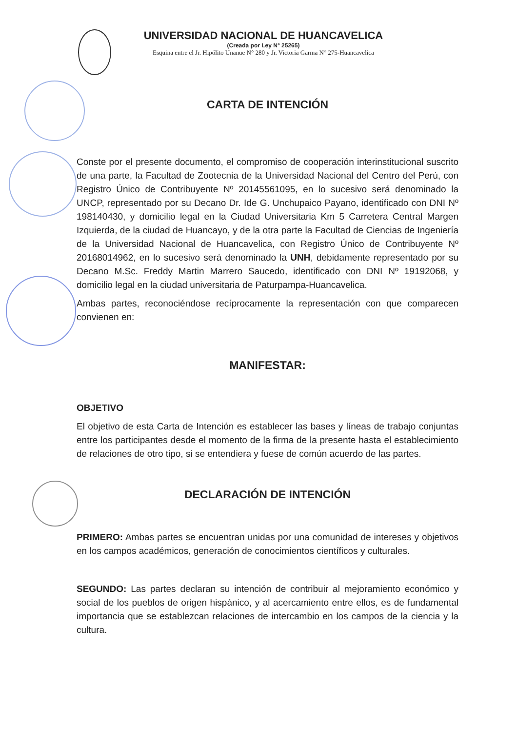UNIVERSIDAD NACIONAL DE HUANCAVELICA
(Creada por Ley N° 25265)
Esquina entre el Jr. Hipólito Unanue N° 280 y Jr. Victoria Garma N° 275-Huancavelica
CARTA DE INTENCIÓN
Conste por el presente documento, el compromiso de cooperación interinstitucional suscrito de una parte, la Facultad de Zootecnia de la Universidad Nacional del Centro del Perú, con Registro Único de Contribuyente Nº 20145561095, en lo sucesivo será denominado la UNCP, representado por su Decano Dr. Ide G. Unchupaico Payano, identificado con DNI Nº 198140430, y domicilio legal en la Ciudad Universitaria Km 5 Carretera Central Margen Izquierda, de la ciudad de Huancayo, y de la otra parte la Facultad de Ciencias de Ingeniería de la Universidad Nacional de Huancavelica, con Registro Único de Contribuyente Nº 20168014962, en lo sucesivo será denominado la UNH, debidamente representado por su Decano M.Sc. Freddy Martin Marrero Saucedo, identificado con DNI Nº 19192068, y domicilio legal en la ciudad universitaria de Paturpampa-Huancavelica.
Ambas partes, reconociéndose recíprocamente la representación con que comparecen convienen en:
MANIFESTAR:
OBJETIVO
El objetivo de esta Carta de Intención es establecer las bases y líneas de trabajo conjuntas entre los participantes desde el momento de la firma de la presente hasta el establecimiento de relaciones de otro tipo, si se entendiera y fuese de común acuerdo de las partes.
DECLARACIÓN DE INTENCIÓN
PRIMERO: Ambas partes se encuentran unidas por una comunidad de intereses y objetivos en los campos académicos, generación de conocimientos científicos y culturales.
SEGUNDO: Las partes declaran su intención de contribuir al mejoramiento económico y social de los pueblos de origen hispánico, y al acercamiento entre ellos, es de fundamental importancia que se establezcan relaciones de intercambio en los campos de la ciencia y la cultura.